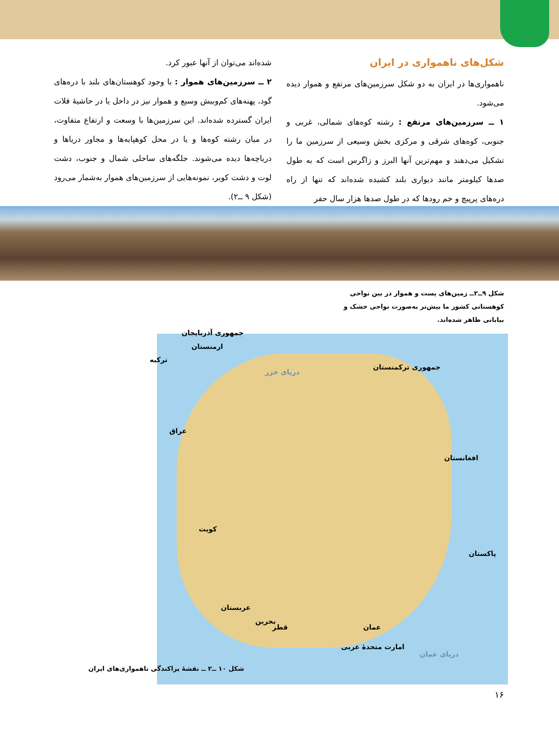شکل‌های ناهمواری در ایران
ناهمواری‌ها در ایران به دو شکل سرزمین‌های مرتفع و هموار دیده می‌شود.
۱ ــ سرزمین‌های مرتفع : رشته کوه‌های شمالی، غربی و جنوبی، کوه‌های شرقی و مرکزی بخش وسیعی از سرزمین ما را تشکیل می‌دهند و مهم‌ترین آنها البرز و زاگرس است که به طول صدها کیلومتر مانند دیواری بلند کشیده شده‌اند که تنها از راه دره‌های پرپیچ و خم رودها که در طول صدها هزار سال حفر
شده‌اند می‌توان از آنها عبور کرد.
۲ ــ سرزمین‌های هموار : با وجود کوهستان‌های بلند با دره‌های گود، پهنه‌های کم‌وبیش وسیع و هموار نیز در داخل یا در حاشیهٔ فلات ایران گسترده شده‌اند. این سرزمین‌ها با وسعت و ارتفاع متفاوت، در میان رشته کوه‌ها و یا در محل کوهپایه‌ها و مجاور دریاها و دریاچه‌ها دیده می‌شوند. جلگه‌های ساحلی شمال و جنوب، دشت لوت و دشت کویر، نمونه‌هایی از سرزمین‌های هموار به‌شمار می‌رود (شکل ۹ ــ۲).
شکل ۹ــ۲ــ زمین‌های پست و هموار در بین نواحی کوهستانی کشور ما بیش‌تر به‌صورت نواحی خشک و بیابانی ظاهر شده‌اند.
جمهوری آذربایجان
ارمنستان
ترکیه
دریای خزر
جمهوری ترکمنستان
عراق
افغانستان
کویت
پاکستان
عربستان
بحرین
قطر عمان
امارت متحدهٔ عربی
دریای عمان
شکل ۱۰ ــ۲ ــ نقشهٔ پراکندگی ناهمواری‌های ایران
۱۶